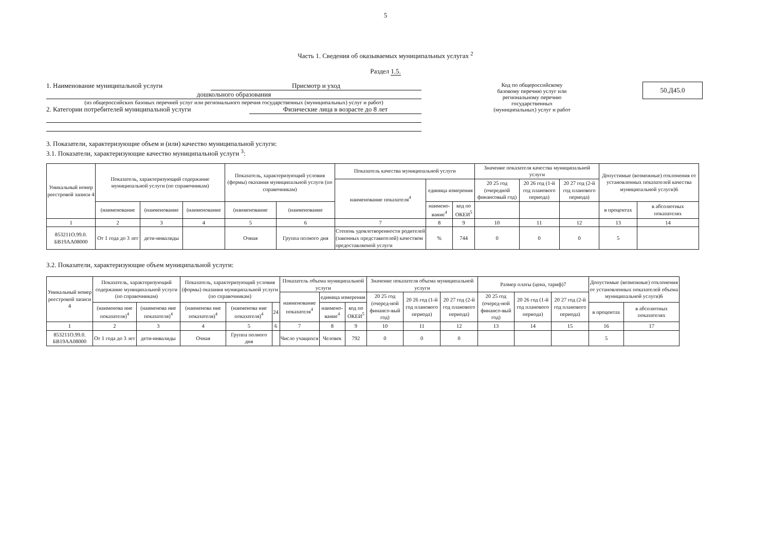5
Часть 1. Сведения об оказываемых муниципальных услугах <sup>2</sup>
Раздел 1.5.
1. Наименование муниципальной услуги Присмотр и уход
дошкольного образования
(из общероссийских базовых перечней услуг или регионального перечня государственных (муниципальных) услуг и работ)
2. Категории потребителей муниципальной услуги Физические лица в возрасте до 8 лет
Код по общероссийскому базовому перечню услуг или региональному перечню государственных (муниципальных) услуг и работ
50.Д45.0
3. Показатели, характеризующие объем и (или) качество муниципальной услуги:
3.1. Показатели, характеризующие качество муниципальной услуги <sup>3</sup>:
| Уникальный номер реестровой записи 4 | Показатель, характеризующий содержание муниципальной услуги (по справочникам) | | | Показатель, характеризующий условия (формы) оказания муниципальной услуги (по справочникам) | | Показатель качества муниципальной услуги | | | Значение показателя качества муниципальной услуги | | | Допустимые (возможные) отклонения от установленных показателей качества муниципальной услуги)6 | |
| --- | --- | --- | --- | --- | --- | --- | --- | --- | --- | --- | --- | --- | --- |
| | | | | | | наименование показателя<sup>4</sup> | единица измерения | | 20 25 год (очередной финансовый год) | 20 26 год (1-й год планового периода) | 20 27 год (2-й год планового периода) | | |
| | (наименование | (наименование | (наименование | (наименование | (наименование | | наимено-вание<sup>4</sup> | код по ОКЕИ<sup>5</sup> | | | | в процентах | в абсолютных показателях |
| 1 | 2 | 3 | 4 | 5 | 6 | 7 | 8 | 9 | 10 | 11 | 12 | 13 | 14 |
| 853211О.99.0. БВ19АА08000 | От 1 года до 3 лет | дети-инвалиды | | Очная | Группа полного дня | Степень удовлетворенности родителей (законных представителей) качеством предоставляемой услуги | % | 744 | 0 | 0 | 0 | 5 | |
3.2. Показатели, характеризующие объем муниципальной услуги:
| Уникальный номер реестровой записи 4 | Показатель, характеризующий содержание муниципальной услуги (по справочникам) | | Показатель, характеризующий условия (формы) оказания муниципальной услуги (по справочникам) | | | Показатель объема муниципальной услуги | | | Значение показателя объема муниципальной услуги | | | Размер платы (цена, тариф)7 | | | Допустимые (возможные) отклонения от установленных показателей объема муниципальной услуги)6 | |
| --- | --- | --- | --- | --- | --- | --- | --- | --- | --- | --- | --- | --- | --- | --- | --- | --- |
| | | | | | | наименование показателя<sup>4</sup> | единица измерения | | 20 25 год (очеред-ной финансо-вый год) | 20 26 год (1-й год планового периода) | 20 27 год (2-й год планового периода) | 20 25 год (очеред-ной финансо-вый год) | 20 26 год (1-й год планового периода) | 20 27 год (2-й год планового периода) | | |
| | (наименова ние показателя)<sup>4</sup> | (наименова ние показателя)<sup>4</sup> | (наименова ние показателя)<sup>4</sup> | (наименова ние показателя)<sup>4</sup> | 24 | | наимено-вание<sup>4</sup> | код по ОКЕИ<sup>5</sup> | | | | | | | в процентах | в абсолютных показателях |
| 1 | 2 | 3 | 4 | 5 | 6 | 7 | 8 | 9 | 10 | 11 | 12 | 13 | 14 | 15 | 16 | 17 |
| 853211О.99.0. БВ19АА08000 | От 1 года до 3 лет | дети-инвалиды | Очная | Группа полного дня | | Число учащихся | Человек | 792 | 0 | 0 | 0 | | | | 5 | |